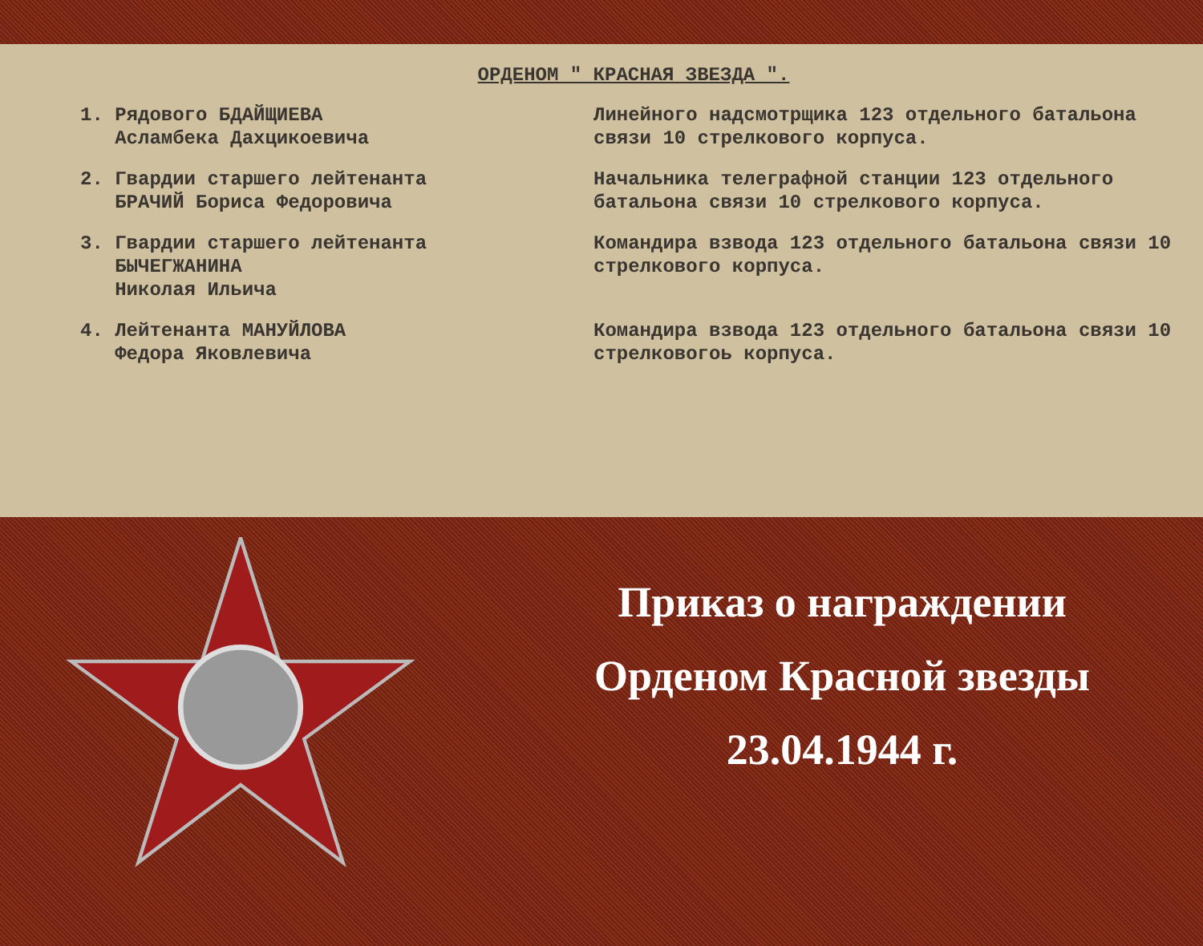ОРДЕНОМ " КРАСНАЯ ЗВЕЗДА ".
1. Рядового БДАЙЩИЕВА
Асламбека Дахцикоевича
Линейного надсмотрщика 123 отдельного батальона связи 10 стрелкового корпуса.
2. Гвардии старшего лейтенанта
БРАЧИЙ Бориса Федоровича
Начальника телеграфной станции 123 отдельного батальона связи 10 стрелкового корпуса.
3. Гвардии старшего лейтенанта
БЫЧЕГЖАНИНА
Николая Ильича
Командира взвода 123 отдельного батальона связи 10 стрелкового корпуса.
4. Лейтенанта МАНУЙЛОВА
Федора Яковлевича
Командира взвода 123 отдельного батальона связи 10 стрелковогоь корпуса.
Приказ о награждении
Орденом Красной звезды
23.04.1944 г.